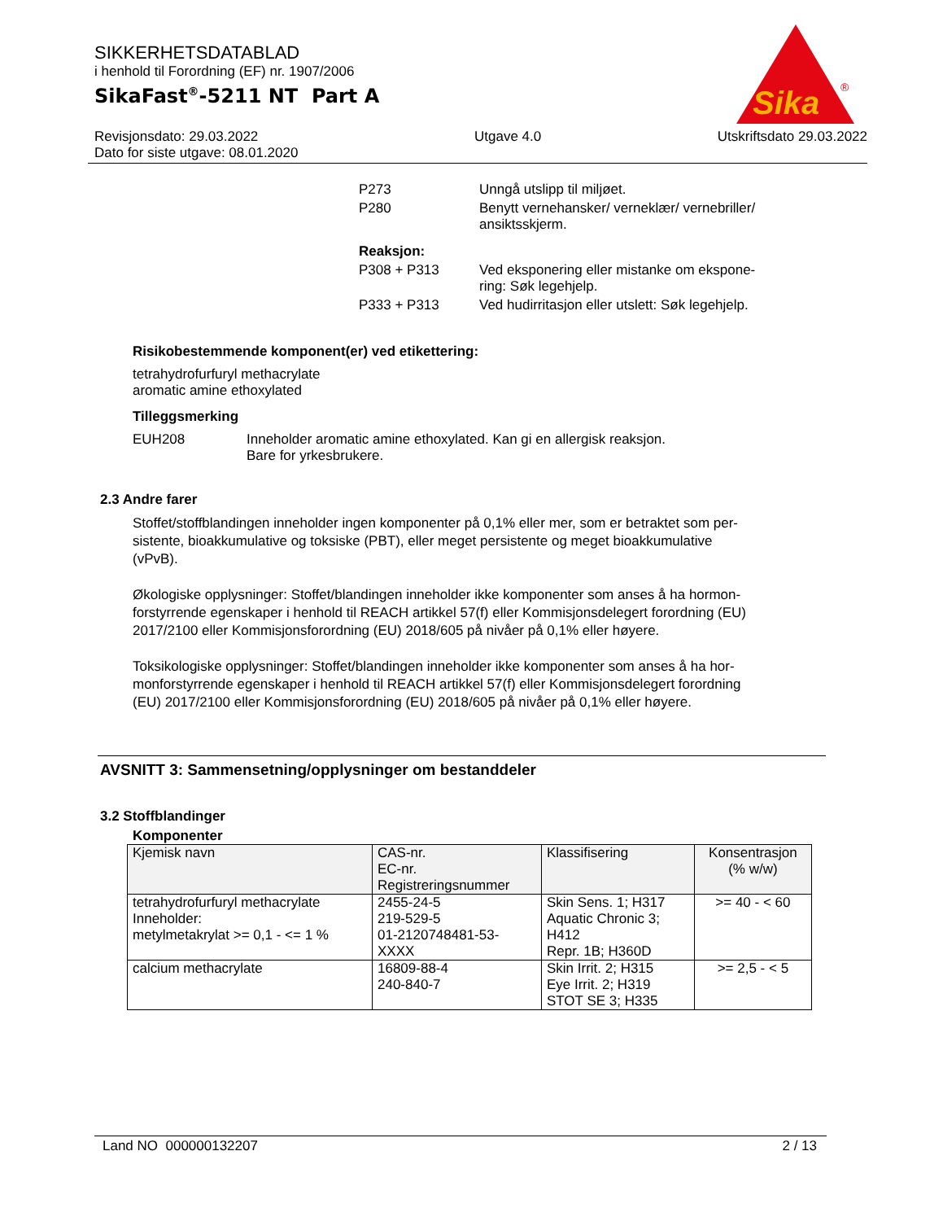Sika
®
SIKKERHETSDATABLAD
i henhold til Forordning (EF) nr. 1907/2006
SikaFast<sup>®</sup>-5211 NT Part A
Revisjonsdato: 29.03.2022
Dato for siste utgave: 08.01.2020
Utgave 4.0 Utskriftsdato 29.03.2022
| P273 | Unngå utslipp til miljøet. |
| P280 | Benytt vernehansker/ verneklær/ vernebriller/ ansiktsskjerm. |
| Reaksjon: | |
| P308 + P313 | Ved eksponering eller mistanke om ekspone- ring: Søk legehjelp. |
| P333 + P313 | Ved hudirritasjon eller utslett: Søk legehjelp. |
Risikobestemmende komponent(er) ved etikettering:
tetrahydrofurfuryl methacrylate
aromatic amine ethoxylated
Tilleggsmerking
EUH208 Inneholder aromatic amine ethoxylated. Kan gi en allergisk reaksjon.
Bare for yrkesbrukere.
2.3 Andre farer
Stoffet/stoffblandingen inneholder ingen komponenter på 0,1% eller mer, som er betraktet som per-
sistente, bioakkumulative og toksiske (PBT), eller meget persistente og meget bioakkumulative
(vPvB).
Økologiske opplysninger: Stoffet/blandingen inneholder ikke komponenter som anses å ha hormon-
forstyrrende egenskaper i henhold til REACH artikkel 57(f) eller Kommisjonsdelegert forordning (EU)
2017/2100 eller Kommisjonsforordning (EU) 2018/605 på nivåer på 0,1% eller høyere.
Toksikologiske opplysninger: Stoffet/blandingen inneholder ikke komponenter som anses å ha hor-
monforstyrrende egenskaper i henhold til REACH artikkel 57(f) eller Kommisjonsdelegert forordning
(EU) 2017/2100 eller Kommisjonsforordning (EU) 2018/605 på nivåer på 0,1% eller høyere.
AVSNITT 3: Sammensetning/opplysninger om bestanddeler
3.2 Stoffblandinger
Komponenter
| Kjemisk navn | CAS-nr. EC-nr. Registreringsnummer | Klassifisering | Konsentrasjon (% w/w) |
| --- | --- | --- | --- |
| tetrahydrofurfuryl methacrylate Inneholder: metylmetakrylat >= 0,1 - <= 1 % | 2455-24-5 219-529-5 01-2120748481-53- XXXX | Skin Sens. 1; H317 Aquatic Chronic 3; H412 Repr. 1B; H360D | >= 40 - < 60 |
| calcium methacrylate | 16809-88-4 240-840-7 | Skin Irrit. 2; H315 Eye Irrit. 2; H319 STOT SE 3; H335 | >= 2,5 - < 5 |
Land NO 000000132207 2 / 13